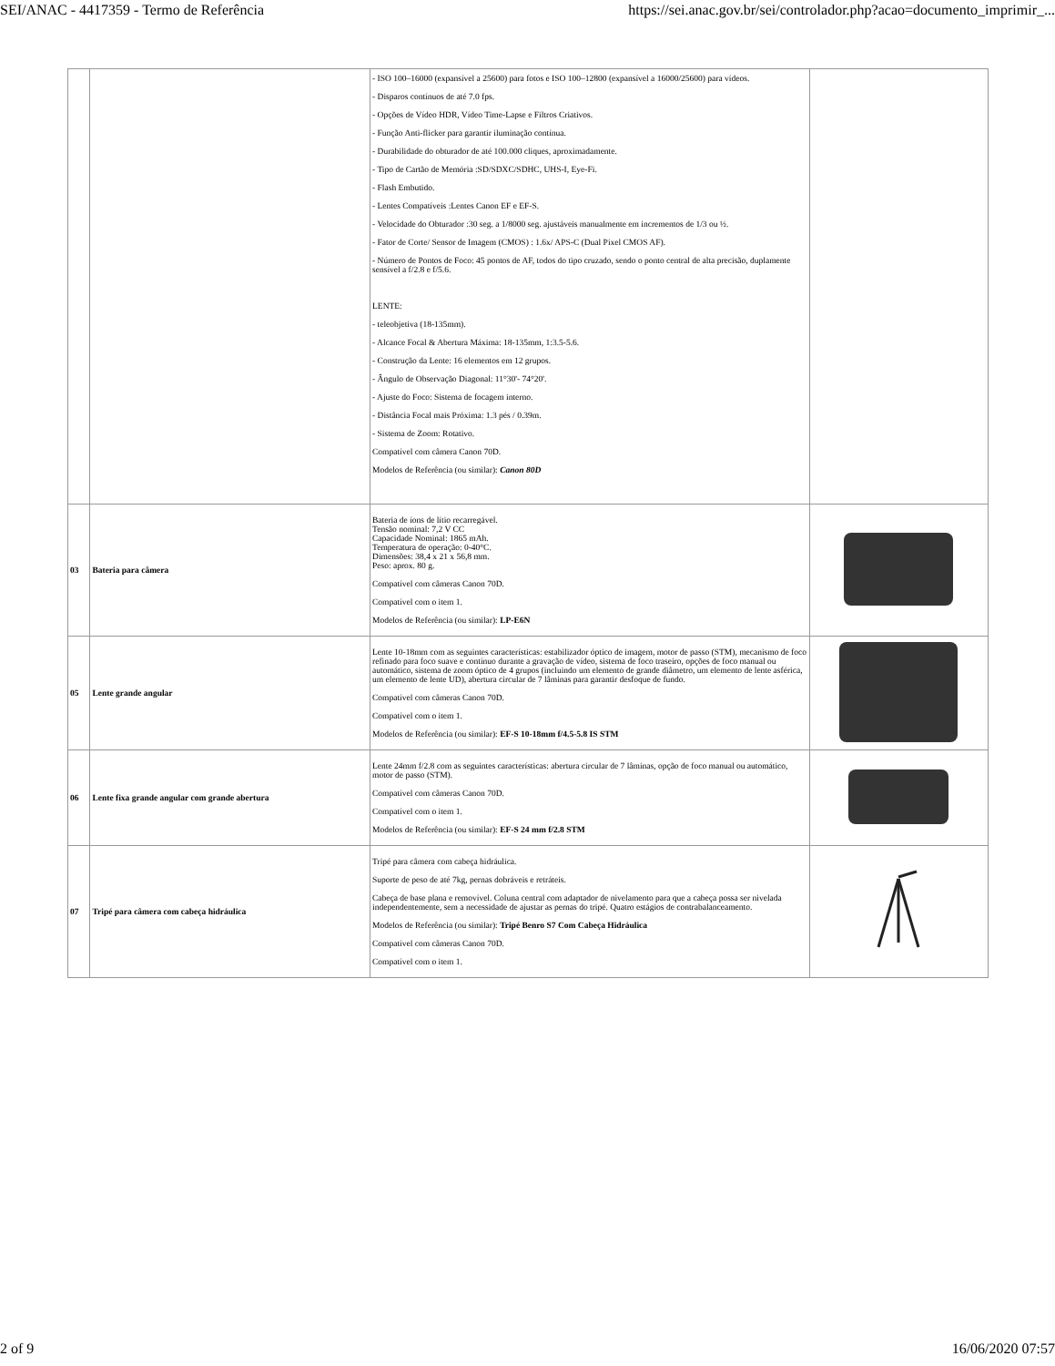SEI/ANAC - 4417359 - Termo de Referência https://sei.anac.gov.br/sei/controlador.php?acao=documento_imprimir_...
| | | - ISO 100–16000 (expansível a 25600) para fotos e ISO 100–12800 (expansível a 16000/25600) para vídeos. - Disparos contínuos de até 7.0 fps. - Opções de Vídeo HDR, Vídeo Time-Lapse e Filtros Criativos. - Função Anti-flicker para garantir iluminação contínua. - Durabilidade do obturador de até 100.000 cliques, aproximadamente. - Tipo de Cartão de Memória :SD/SDXC/SDHC, UHS-I, Eye-Fi. - Flash Embutido. - Lentes Compatíveis :Lentes Canon EF e EF-S. - Velocidade do Obturador :30 seg. a 1/8000 seg. ajustáveis manualmente em incrementos de 1/3 ou ½. - Fator de Corte/ Sensor de Imagem (CMOS) : 1.6x/ APS-C (Dual Pixel CMOS AF). - Número de Pontos de Foco: 45 pontos de AF, todos do tipo cruzado, sendo o ponto central de alta precisão, duplamente sensível a f/2.8 e f/5.6. LENTE: - teleobjetiva (18-135mm). - Alcance Focal & Abertura Máxima: 18-135mm, 1:3.5-5.6. - Construção da Lente: 16 elementos em 12 grupos. - Ângulo de Observação Diagonal: 11°30'- 74°20'. - Ajuste do Foco: Sistema de focagem interno. - Distância Focal mais Próxima: 1.3 pés / 0.39m. - Sistema de Zoom: Rotativo. Compatível com câmera Canon 70D. Modelos de Referência (ou similar): Canon 80D | |
| 03 | Bateria para câmera | Bateria de íons de lítio recarregável. Tensão nominal: 7,2 V CC Capacidade Nominal: 1865 mAh. Temperatura de operação: 0-40°C. Dimensões: 38,4 x 21 x 56,8 mm. Peso: aprox. 80 g. Compatível com câmeras Canon 70D. Compatível com o item 1. Modelos de Referência (ou similar): LP-E6N | |
| 05 | Lente grande angular | Lente 10-18mm com as seguintes características: estabilizador óptico de imagem, motor de passo (STM), mecanismo de foco refinado para foco suave e contínuo durante a gravação de vídeo, sistema de foco traseiro, opções de foco manual ou automático, sistema de zoom óptico de 4 grupos (incluindo um elemento de grande diâmetro, um elemento de lente asférica, um elemento de lente UD), abertura circular de 7 lâminas para garantir desfoque de fundo. Compatível com câmeras Canon 70D. Compatível com o item 1. Modelos de Referência (ou similar): EF-S 10-18mm f/4.5-5.8 IS STM | |
| 06 | Lente fixa grande angular com grande abertura | Lente 24mm f/2.8 com as seguintes características: abertura circular de 7 lâminas, opção de foco manual ou automático, motor de passo (STM). Compatível com câmeras Canon 70D. Compatível com o item 1. Modelos de Referência (ou similar): EF-S 24 mm f/2.8 STM | |
| 07 | Tripé para câmera com cabeça hidráulica | Tripé para câmera com cabeça hidráulica. Suporte de peso de até 7kg, pernas dobráveis e retráteis. Cabeça de base plana e removível. Coluna central com adaptador de nivelamento para que a cabeça possa ser nivelada independentemente, sem a necessidade de ajustar as pernas do tripé. Quatro estágios de contrabalanceamento. Modelos de Referência (ou similar): Tripé Benro S7 Com Cabeça Hidráulica Compatível com câmeras Canon 70D. Compatível com o item 1. | |
2 of 9 16/06/2020 07:57